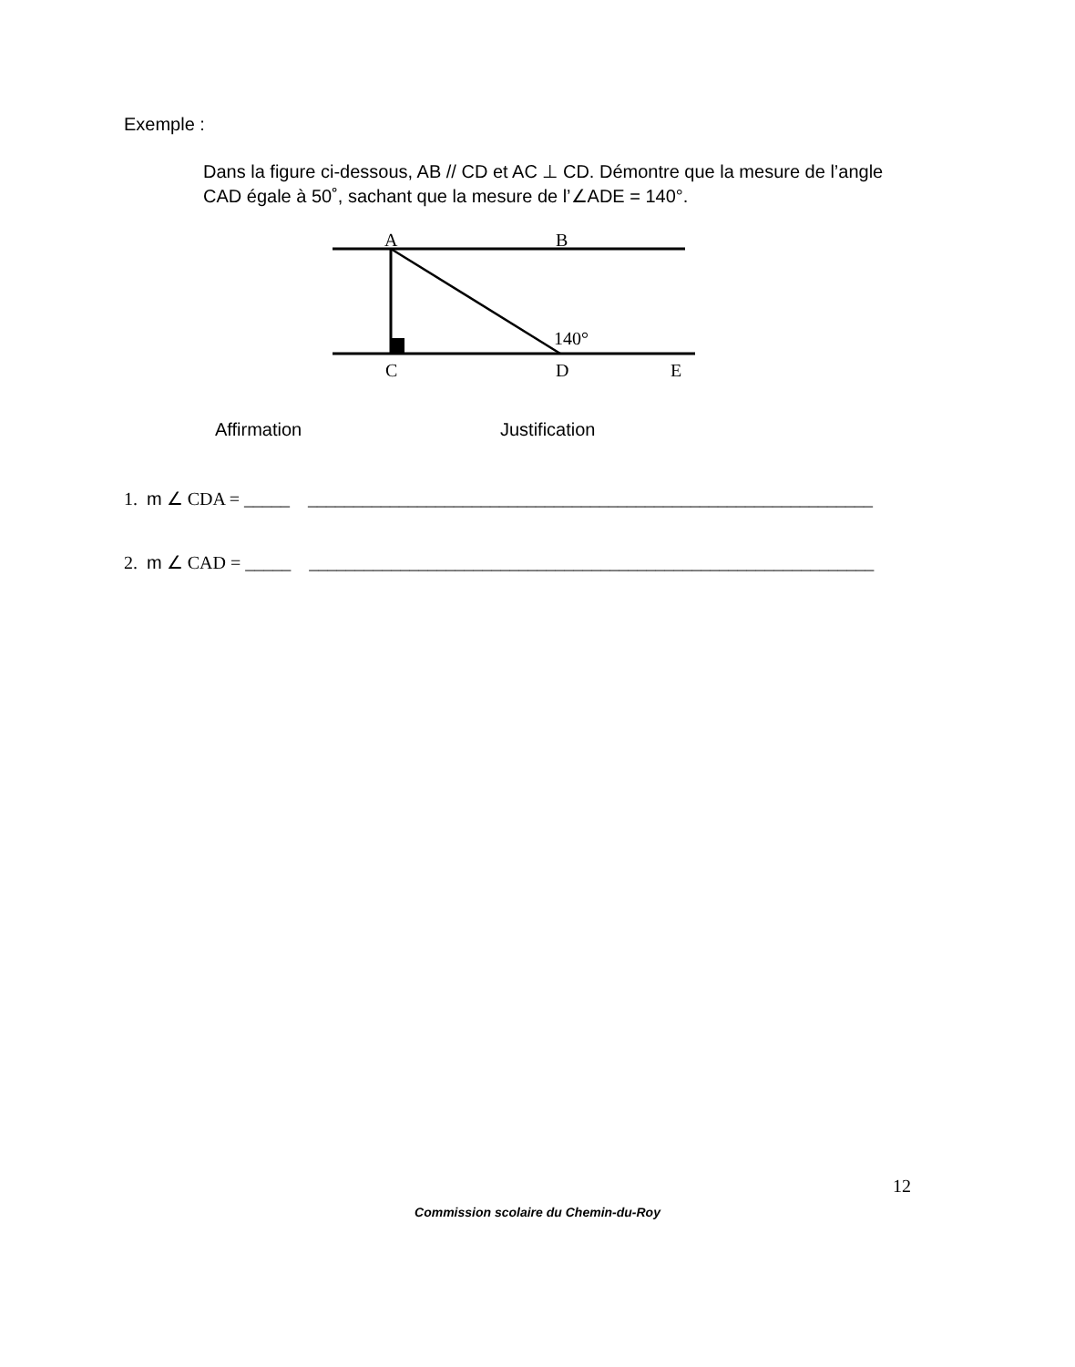Exemple :
Dans la figure ci-dessous, AB // CD et AC ⊥ CD. Démontre que la mesure de l’angle CAD égale à 50˚, sachant que la mesure de l’∠ADE = 140°.
A
B
140°
C
D
E
Affirmation Justification
1. m ∠ CDA = _____ ______________________________________________________________
2. m ∠ CAD = _____ ______________________________________________________________
12
Commission scolaire du Chemin-du-Roy